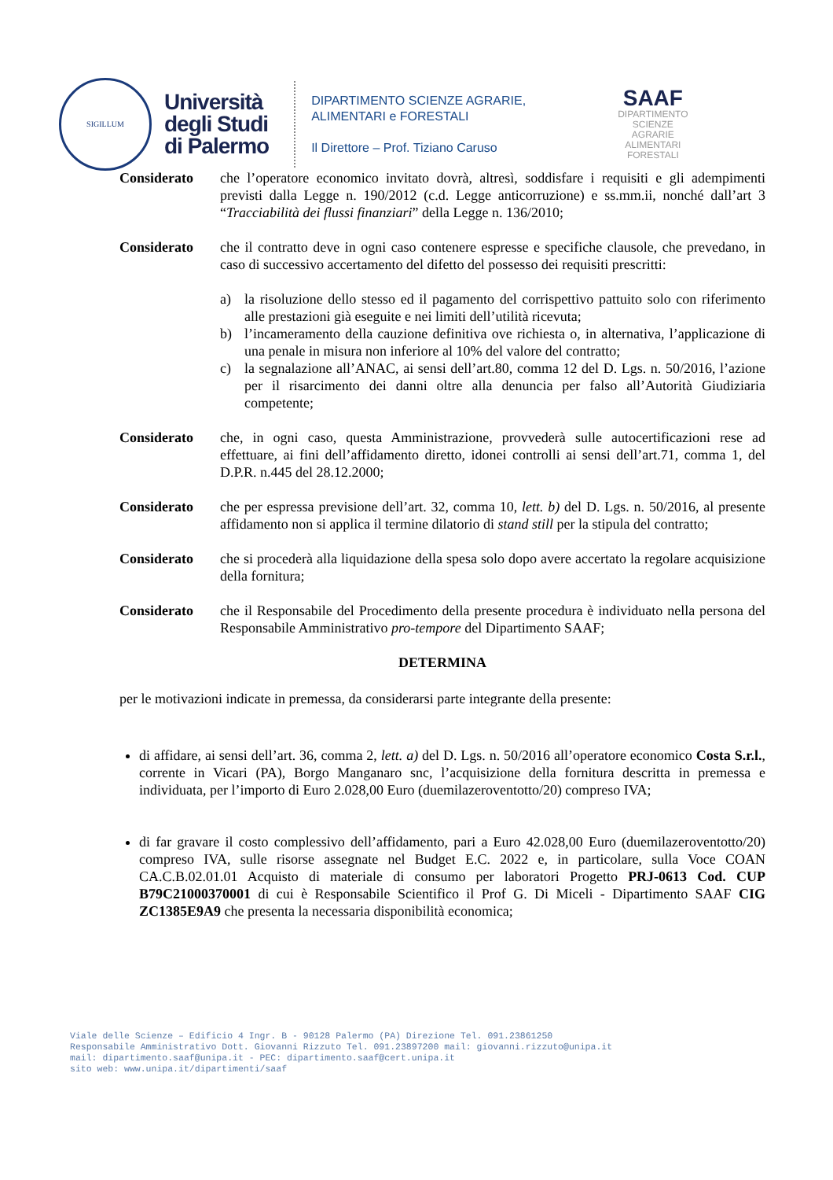SIGILLUM
Università
degli Studi
di Palermo
DIPARTIMENTO SCIENZE AGRARIE,
ALIMENTARI e FORESTALI
Il Direttore – Prof. Tiziano Caruso
SAAF
DIPARTIMENTO
SCIENZE
AGRARIE
ALIMENTARI
FORESTALI
Considerato che l’operatore economico invitato dovrà, altresì, soddisfare i requisiti e gli adempimenti previsti dalla Legge n. 190/2012 (c.d. Legge anticorruzione) e ss.mm.ii, nonché dall’art 3 “Tracciabilità dei flussi finanziari” della Legge n. 136/2010;
Considerato che il contratto deve in ogni caso contenere espresse e specifiche clausole, che prevedano, in caso di successivo accertamento del difetto del possesso dei requisiti prescritti:
a) la risoluzione dello stesso ed il pagamento del corrispettivo pattuito solo con riferimento alle prestazioni già eseguite e nei limiti dell’utilità ricevuta;
b) l’incameramento della cauzione definitiva ove richiesta o, in alternativa, l’applicazione di una penale in misura non inferiore al 10% del valore del contratto;
c) la segnalazione all’ANAC, ai sensi dell’art.80, comma 12 del D. Lgs. n. 50/2016, l’azione per il risarcimento dei danni oltre alla denuncia per falso all’Autorità Giudiziaria competente;
Considerato che, in ogni caso, questa Amministrazione, provvederà sulle autocertificazioni rese ad effettuare, ai fini dell’affidamento diretto, idonei controlli ai sensi dell’art.71, comma 1, del D.P.R. n.445 del 28.12.2000;
Considerato che per espressa previsione dell’art. 32, comma 10, lett. b) del D. Lgs. n. 50/2016, al presente affidamento non si applica il termine dilatorio di stand still per la stipula del contratto;
Considerato che si procederà alla liquidazione della spesa solo dopo avere accertato la regolare acquisizione della fornitura;
Considerato che il Responsabile del Procedimento della presente procedura è individuato nella persona del Responsabile Amministrativo pro-tempore del Dipartimento SAAF;
DETERMINA
per le motivazioni indicate in premessa, da considerarsi parte integrante della presente:
di affidare, ai sensi dell’art. 36, comma 2, lett. a) del D. Lgs. n. 50/2016 all’operatore economico Costa S.r.l., corrente in Vicari (PA), Borgo Manganaro snc, l’acquisizione della fornitura descritta in premessa e individuata, per l’importo di Euro 2.028,00 Euro (duemilazeroventotto/20) compreso IVA;
di far gravare il costo complessivo dell’affidamento, pari a Euro 42.028,00 Euro (duemilazeroventotto/20) compreso IVA, sulle risorse assegnate nel Budget E.C. 2022 e, in particolare, sulla Voce COAN CA.C.B.02.01.01 Acquisto di materiale di consumo per laboratori Progetto PRJ-0613 Cod. CUP B79C21000370001 di cui è Responsabile Scientifico il Prof G. Di Miceli - Dipartimento SAAF CIG ZC1385E9A9 che presenta la necessaria disponibilità economica;
Viale delle Scienze – Edificio 4 Ingr. B - 90128 Palermo (PA) Direzione Tel. 091.23861250
Responsabile Amministrativo Dott. Giovanni Rizzuto Tel. 091.23897200 mail: giovanni.rizzuto@unipa.it
mail: dipartimento.saaf@unipa.it - PEC: dipartimento.saaf@cert.unipa.it
sito web: www.unipa.it/dipartimenti/saaf